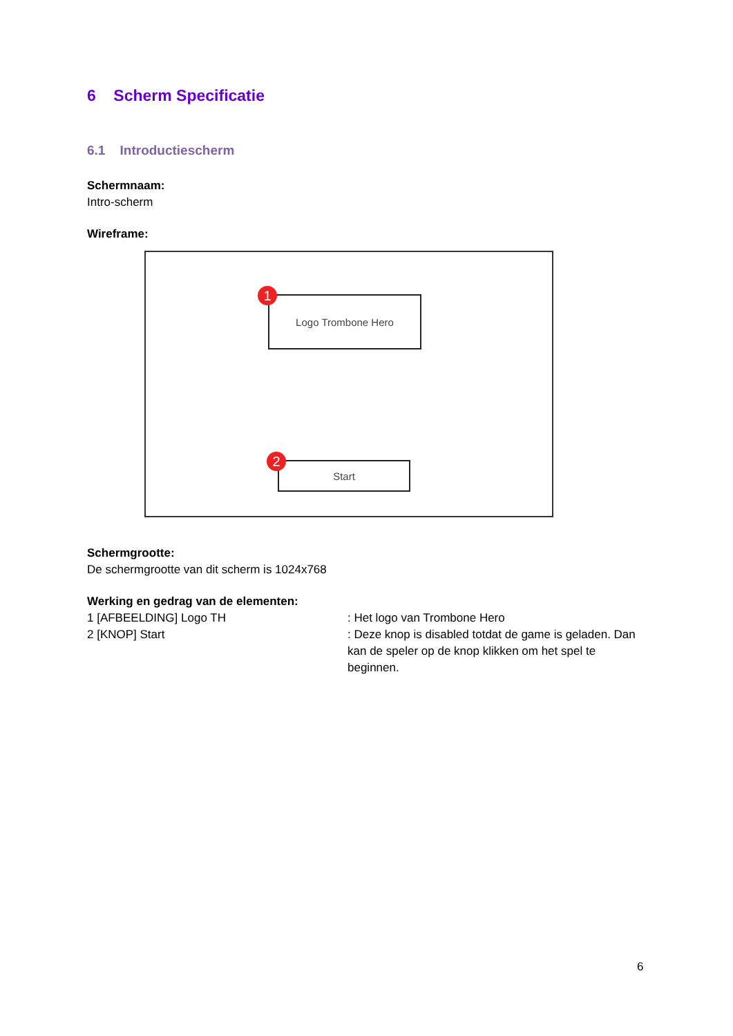6 Scherm Specificatie
6.1 Introductiescherm
Schermnaam:
Intro-scherm
Wireframe:
Logo Trombone Hero
1
Start
2
Schermgrootte:
De schermgrootte van dit scherm is 1024x768
Werking en gedrag van de elementen:
1 [AFBEELDING] Logo TH : Het logo van Trombone Hero
2 [KNOP] Start : Deze knop is disabled totdat de game is geladen. Dan kan de speler op de knop klikken om het spel te beginnen.
6